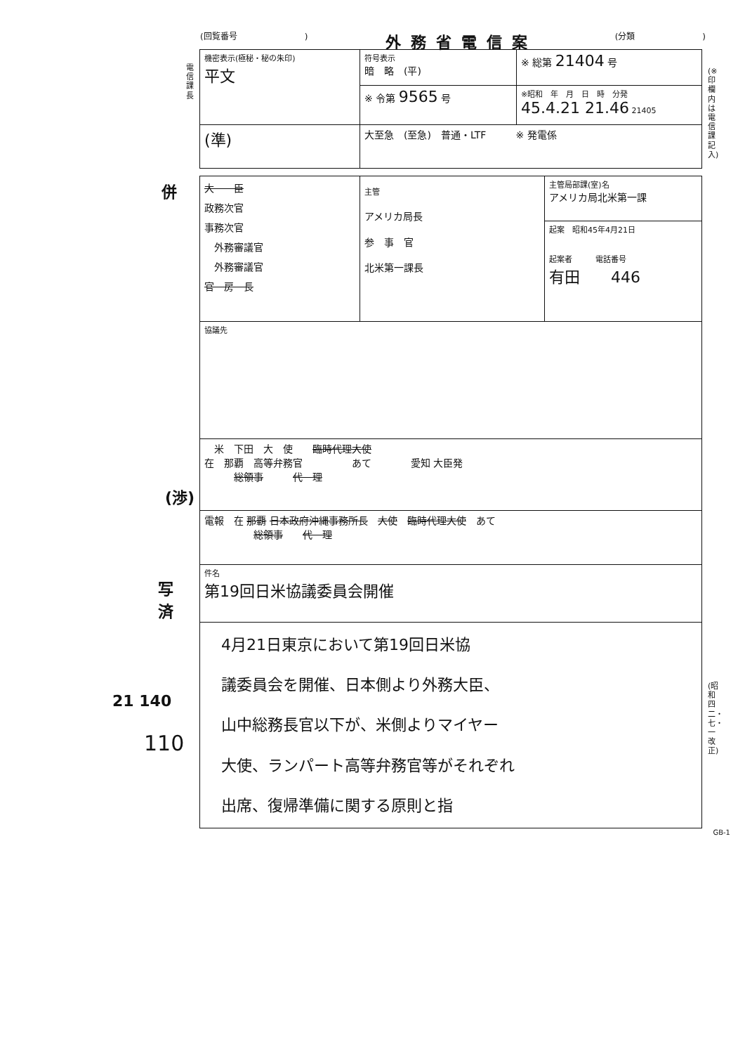(回覧番号　　　　　　　　) 外務省電信案 (分類　　　　　　　　)
電信課長
(※印欄内は電信課記入)
(昭和四二・七・一改正)
| 機密表示(極秘・秘の朱印) 平文 | 符号表示 暗 略 (平) | ※ 総第 21404 号 |
| | ※ 令第 9565 号 | ※昭和 年 月 日 時 分発 45.4.21 21.46 21405 |
| (準) | 大至急 (至急) 普通・LTF ※ 発電係 | |
| 大 臣 政務次官 事務次官 外務審議官 外務審議官 官 房 長 | 主管 アメリカ局長 参 事 官 北米第一課長 | 主管局部課(室)名 アメリカ局北米第一課 |
| | | 起案 昭和45年4月21日 起案者 電話番号 有田 446 |
| 協議先 | | |
| 米 下田 大 使 臨時代理大使 在 那覇 高等弁務官 あて 愛知 大臣発 総領事 代 理 | | |
| 電報 在 那覇 日本政府沖縄事務所長 大使 臨時代理大使 あて 総領事 代 理 | | |
| 件名 第19回日米協議委員会開催 | | |
| 4月21日東京において第19回日米協 議委員会を開催、日本側より外務大臣、 山中総務長官以下が、米側よりマイヤー 大使、ランパート高等弁務官等がそれぞれ 出席、復帰準備に関する原則と指 | | |
GB-1
併
(渉)
写
済
21 140
110